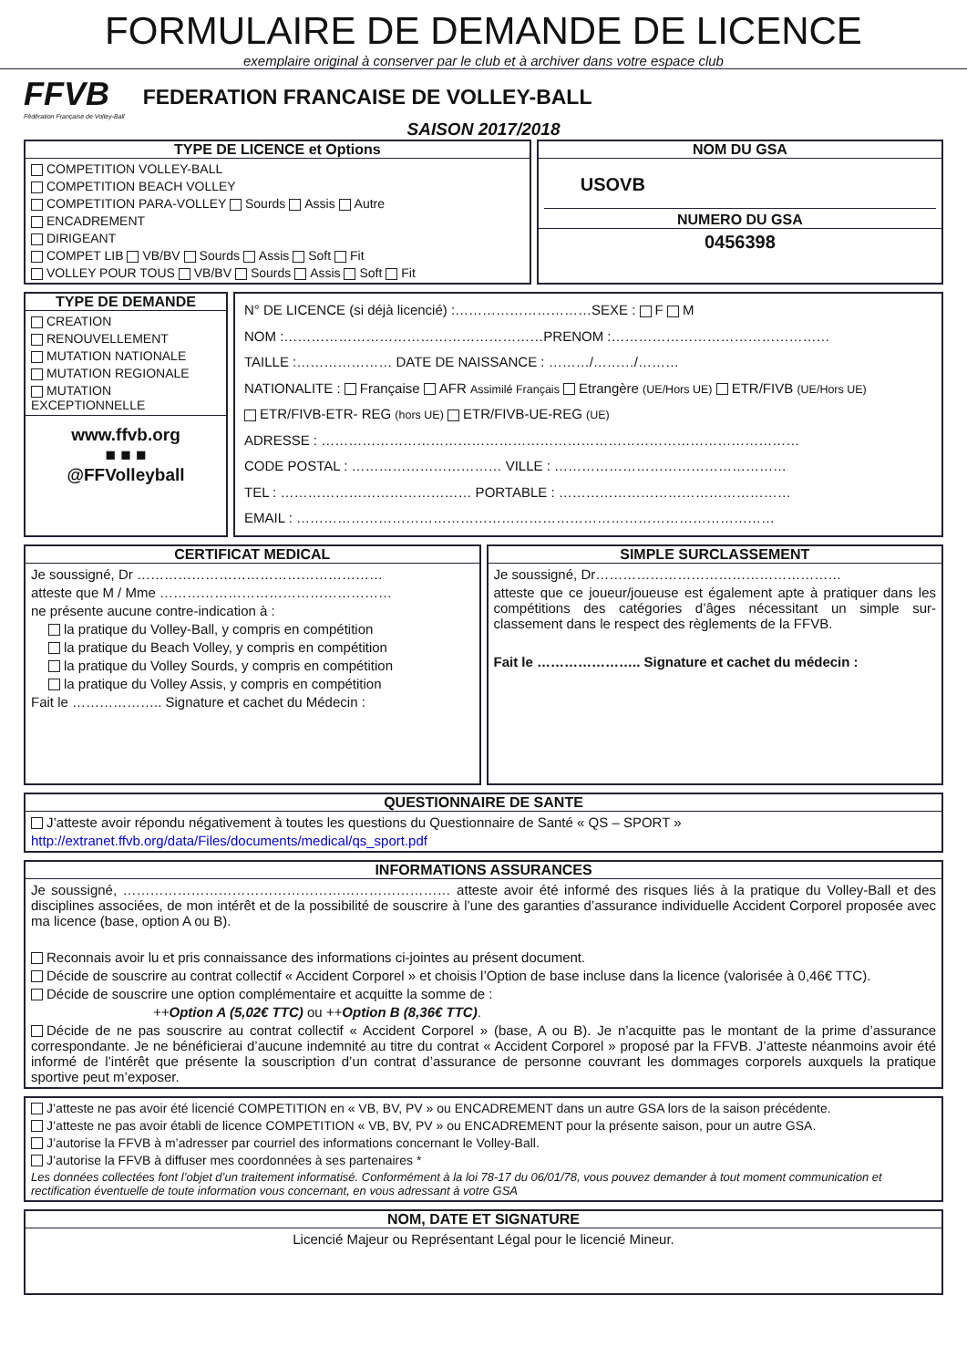FORMULAIRE DE DEMANDE DE LICENCE
exemplaire original à conserver par le club et à archiver dans votre espace club
FFVB
Fédération Française de Volley-Ball
FEDERATION FRANCAISE DE VOLLEY-BALL
SAISON 2017/2018
TYPE DE LICENCE et Options
COMPETITION VOLLEY-BALL
COMPETITION BEACH VOLLEY
COMPETITION PARA-VOLLEY Sourds Assis Autre
ENCADREMENT
DIRIGEANT
COMPET LIB VB/BV Sourds Assis Soft Fit
VOLLEY POUR TOUS VB/BV Sourds Assis Soft Fit
NOM DU GSA
USOVB
NUMERO DU GSA
0456398
TYPE DE DEMANDE
CREATION
RENOUVELLEMENT
MUTATION NATIONALE
MUTATION REGIONALE
MUTATION EXCEPTIONNELLE
www.ffvb.org
■ ■ ■
@FFVolleyball
N° DE LICENCE (si déjà licencié) :…………………………SEXE : F M
NOM :…………………………………………………PRENOM :…………………………………………
TAILLE :………………… DATE DE NAISSANCE : ………/………/………
NATIONALITE : Française AFR Assimilé Français Etrangère (UE/Hors UE) ETR/FIVB (UE/Hors UE)
ETR/FIVB-ETR- REG (hors UE) ETR/FIVB-UE-REG (UE)
ADRESSE : ……………………………………………………………………………………………
CODE POSTAL : …………………………… VILLE : ……………………………………………
TEL : …………………………………… PORTABLE : ……………………………………………
EMAIL : ……………………………………………………………………………………………
CERTIFICAT MEDICAL
Je soussigné, Dr ………………………………………………
atteste que M / Mme ……………………………………………
ne présente aucune contre-indication à :
la pratique du Volley-Ball, y compris en compétition
la pratique du Beach Volley, y compris en compétition
la pratique du Volley Sourds, y compris en compétition
la pratique du Volley Assis, y compris en compétition
Fait le ……………….. Signature et cachet du Médecin :
SIMPLE SURCLASSEMENT
Je soussigné, Dr………………………………………………
atteste que ce joueur/joueuse est également apte à pratiquer dans les compétitions des catégories d’âges nécessitant un simple sur-classement dans le respect des règlements de la FFVB.
Fait le ………………….. Signature et cachet du médecin :
QUESTIONNAIRE DE SANTE
J’atteste avoir répondu négativement à toutes les questions du Questionnaire de Santé « QS – SPORT »
http://extranet.ffvb.org/data/Files/documents/medical/qs_sport.pdf
INFORMATIONS ASSURANCES
Je soussigné, ……………………………………………………………… atteste avoir été informé des risques liés à la pratique du Volley-Ball et des disciplines associées, de mon intérêt et de la possibilité de souscrire à l’une des garanties d’assurance individuelle Accident Corporel proposée avec ma licence (base, option A ou B).
Reconnais avoir lu et pris connaissance des informations ci-jointes au présent document.
Décide de souscrire au contrat collectif « Accident Corporel » et choisis l’Option de base incluse dans la licence (valorisée à 0,46€ TTC).
Décide de souscrire une option complémentaire et acquitte la somme de :
++Option A (5,02€ TTC) ou ++Option B (8,36€ TTC).
Décide de ne pas souscrire au contrat collectif « Accident Corporel » (base, A ou B). Je n’acquitte pas le montant de la prime d’assurance correspondante. Je ne bénéficierai d’aucune indemnité au titre du contrat « Accident Corporel » proposé par la FFVB. J’atteste néanmoins avoir été informé de l’intérêt que présente la souscription d’un contrat d’assurance de personne couvrant les dommages corporels auxquels la pratique sportive peut m’exposer.
J’atteste ne pas avoir été licencié COMPETITION en « VB, BV, PV » ou ENCADREMENT dans un autre GSA lors de la saison précédente.
J’atteste ne pas avoir établi de licence COMPETITION « VB, BV, PV » ou ENCADREMENT pour la présente saison, pour un autre GSA.
J’autorise la FFVB à m’adresser par courriel des informations concernant le Volley-Ball.
J’autorise la FFVB à diffuser mes coordonnées à ses partenaires *
Les données collectées font l’objet d’un traitement informatisé. Conformément à la loi 78-17 du 06/01/78, vous pouvez demander à tout moment communication et rectification éventuelle de toute information vous concernant, en vous adressant à votre GSA
NOM, DATE ET SIGNATURE
Licencié Majeur ou Représentant Légal pour le licencié Mineur.